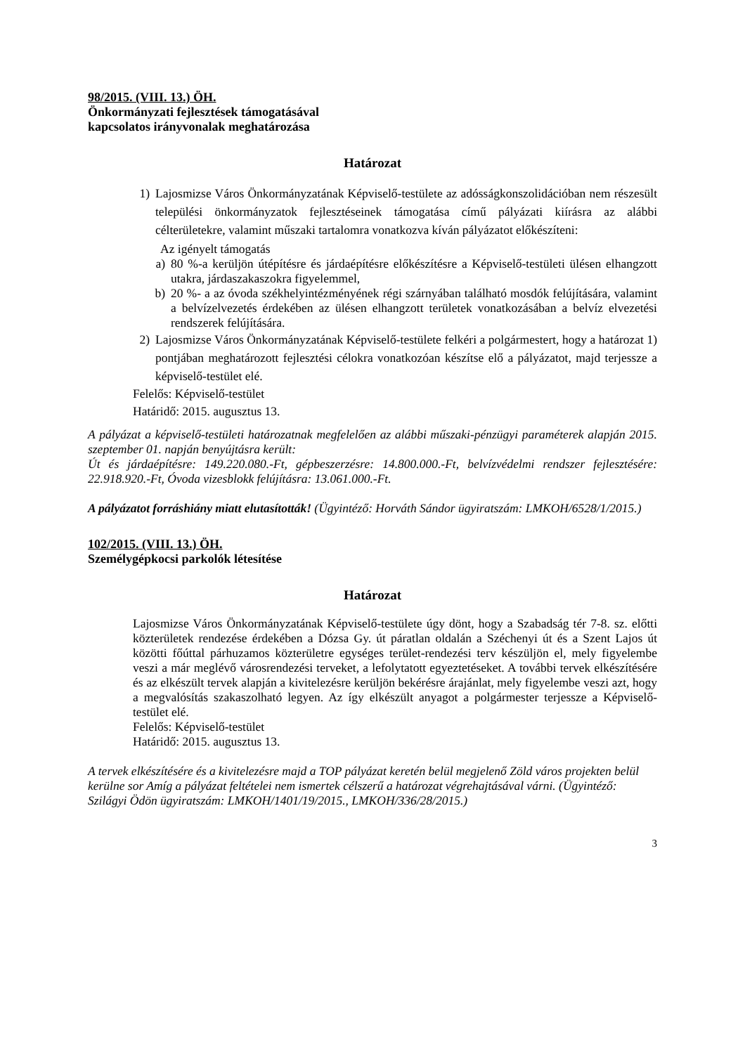98/2015. (VIII. 13.) ÖH.
Önkormányzati fejlesztések támogatásával
kapcsolatos irányvonalak meghatározása
Határozat
1) Lajosmizse Város Önkormányzatának Képviselő-testülete az adósságkonszolidációban nem részesült települési önkormányzatok fejlesztéseinek támogatása című pályázati kiírásra az alábbi célterületekre, valamint műszaki tartalomra vonatkozva kíván pályázatot előkészíteni:
Az igényelt támogatás
a) 80 %-a kerüljön útépítésre és járdaépítésre előkészítésre a Képviselő-testületi ülésen elhangzott utakra, járdaszakaszokra figyelemmel,
b) 20 %- a az óvoda székhelyintézményének régi szárnyában található mosdók felújítására, valamint a belvízelvezetés érdekében az ülésen elhangzott területek vonatkozásában a belvíz elvezetési rendszerek felújítására.
2) Lajosmizse Város Önkormányzatának Képviselő-testülete felkéri a polgármestert, hogy a határozat 1) pontjában meghatározott fejlesztési célokra vonatkozóan készítse elő a pályázatot, majd terjessze a képviselő-testület elé.
Felelős: Képviselő-testület
Határidő: 2015. augusztus 13.
A pályázat a képviselő-testületi határozatnak megfelelően az alábbi műszaki-pénzügyi paraméterek alapján 2015. szeptember 01. napján benyújtásra került:
Út és járdaépítésre: 149.220.080.-Ft, gépbeszerzésre: 14.800.000.-Ft, belvízvédelmi rendszer fejlesztésére: 22.918.920.-Ft, Óvoda vizesblokk felújításra: 13.061.000.-Ft.
A pályázatot forráshiány miatt elutasították! (Ügyintéző: Horváth Sándor ügyiratszám: LMKOH/6528/1/2015.)
102/2015. (VIII. 13.) ÖH.
Személygépkocsi parkolók létesítése
Határozat
Lajosmizse Város Önkormányzatának Képviselő-testülete úgy dönt, hogy a Szabadság tér 7-8. sz. előtti közterületek rendezése érdekében a Dózsa Gy. út páratlan oldalán a Széchenyi út és a Szent Lajos út közötti főúttal párhuzamos közterületre egységes terület-rendezési terv készüljön el, mely figyelembe veszi a már meglévő városrendezési terveket, a lefolytatott egyeztetéseket. A további tervek elkészítésére és az elkészült tervek alapján a kivitelezésre kerüljön bekérésre árajánlat, mely figyelembe veszi azt, hogy a megvalósítás szakaszolható legyen. Az így elkészült anyagot a polgármester terjessze a Képviselő-testület elé.
Felelős: Képviselő-testület
Határidő: 2015. augusztus 13.
A tervek elkészítésére és a kivitelezésre majd a TOP pályázat keretén belül megjelenő Zöld város projekten belül kerülne sor Amíg a pályázat feltételei nem ismertek célszerű a határozat végrehajtásával várni. (Ügyintéző: Szilágyi Ödön ügyiratszám: LMKOH/1401/19/2015., LMKOH/336/28/2015.)
3